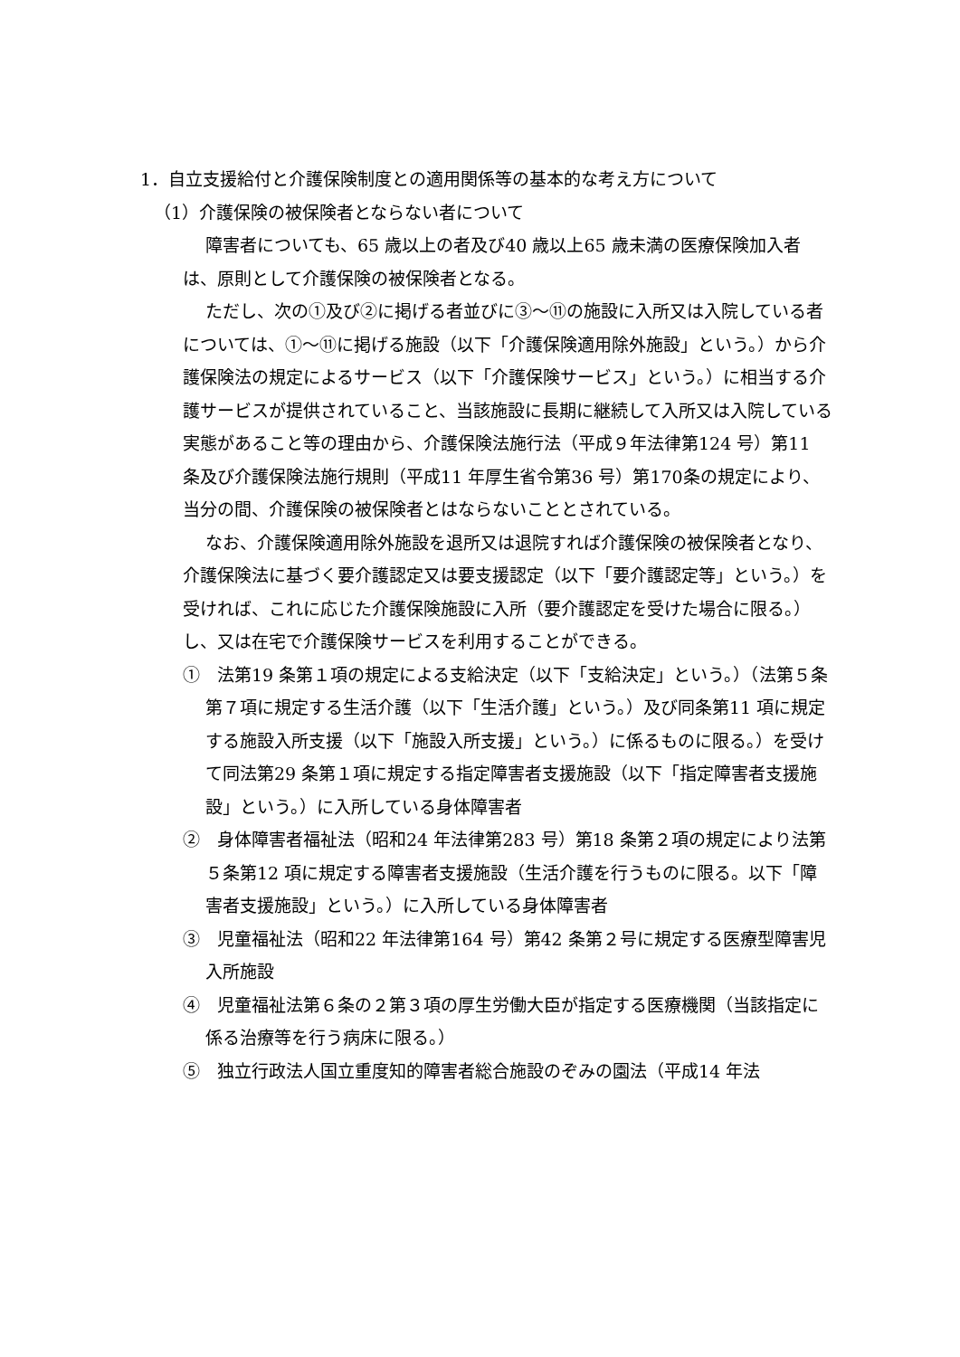1．自立支援給付と介護保険制度との適用関係等の基本的な考え方について
（1）介護保険の被保険者とならない者について
障害者についても、65 歳以上の者及び40 歳以上65 歳未満の医療保険加入者は、原則として介護保険の被保険者となる。
ただし、次の①及び②に掲げる者並びに③～⑪の施設に入所又は入院している者については、①～⑪に掲げる施設（以下「介護保険適用除外施設」という。）から介護保険法の規定によるサービス（以下「介護保険サービス」という。）に相当する介護サービスが提供されていること、当該施設に長期に継続して入所又は入院している実態があること等の理由から、介護保険法施行法（平成９年法律第124 号）第11 条及び介護保険法施行規則（平成11 年厚生省令第36 号）第170条の規定により、当分の間、介護保険の被保険者とはならないこととされている。
なお、介護保険適用除外施設を退所又は退院すれば介護保険の被保険者となり、介護保険法に基づく要介護認定又は要支援認定（以下「要介護認定等」という。）を受ければ、これに応じた介護保険施設に入所（要介護認定を受けた場合に限る。）し、又は在宅で介護保険サービスを利用することができる。
①　法第19 条第１項の規定による支給決定（以下「支給決定」という。）（法第５条第７項に規定する生活介護（以下「生活介護」という。）及び同条第11 項に規定する施設入所支援（以下「施設入所支援」という。）に係るものに限る。）を受けて同法第29 条第１項に規定する指定障害者支援施設（以下「指定障害者支援施設」という。）に入所している身体障害者
②　身体障害者福祉法（昭和24 年法律第283 号）第18 条第２項の規定により法第５条第12 項に規定する障害者支援施設（生活介護を行うものに限る。以下「障害者支援施設」という。）に入所している身体障害者
③　児童福祉法（昭和22 年法律第164 号）第42 条第２号に規定する医療型障害児入所施設
④　児童福祉法第６条の２第３項の厚生労働大臣が指定する医療機関（当該指定に係る治療等を行う病床に限る。）
⑤　独立行政法人国立重度知的障害者総合施設のぞみの園法（平成14 年法